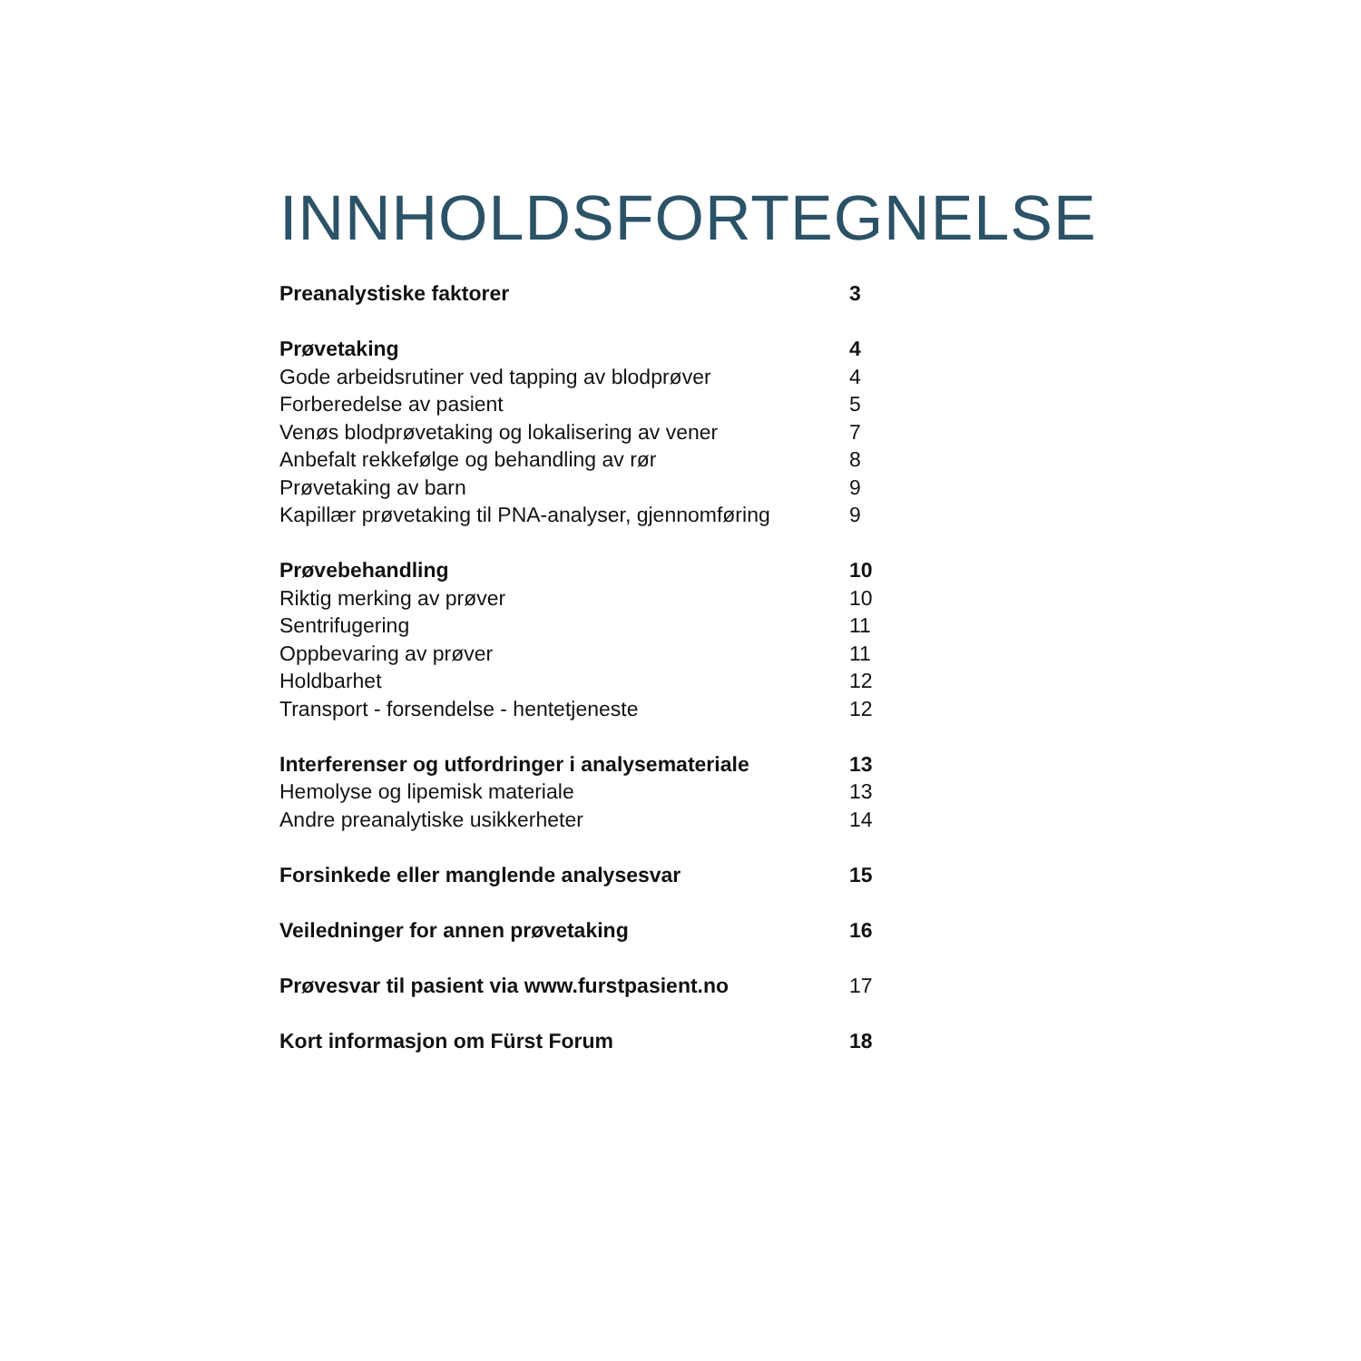INNHOLDSFORTEGNELSE
| Preanalystiske faktorer | 3 |
| Prøvetaking | 4 |
| Gode arbeidsrutiner ved tapping av blodprøver | 4 |
| Forberedelse av pasient | 5 |
| Venøs blodprøvetaking og lokalisering av vener | 7 |
| Anbefalt rekkefølge og behandling av rør | 8 |
| Prøvetaking av barn | 9 |
| Kapillær prøvetaking til PNA-analyser, gjennomføring | 9 |
| Prøvebehandling | 10 |
| Riktig merking av prøver | 10 |
| Sentrifugering | 11 |
| Oppbevaring av prøver | 11 |
| Holdbarhet | 12 |
| Transport - forsendelse - hentetjeneste | 12 |
| Interferenser og utfordringer i analysemateriale | 13 |
| Hemolyse og lipemisk materiale | 13 |
| Andre preanalytiske usikkerheter | 14 |
| Forsinkede eller manglende analysesvar | 15 |
| Veiledninger for annen prøvetaking | 16 |
| Prøvesvar til pasient via www.furstpasient.no | 17 |
| Kort informasjon om Fürst Forum | 18 |